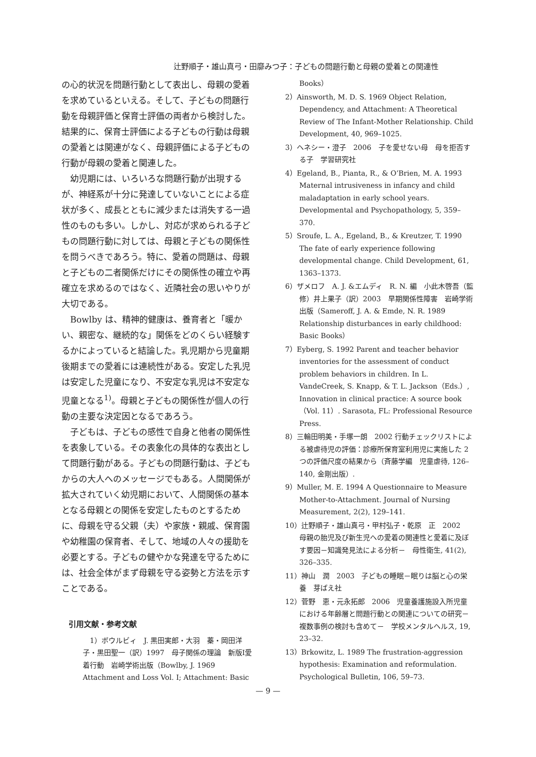辻野順子・雄山真弓・田靡みつ子：子どもの問題行動と母親の愛着との関連性
の心的状況を問題行動として表出し、母親の愛着を求めているといえる。そして、子どもの問題行動を母親評価と保育士評価の両者から検討した。結果的に、保育士評価による子どもの行動は母親の愛着とは関連がなく、母親評価による子どもの行動が母親の愛着と関連した。
幼児期には、いろいろな問題行動が出現するが、神経系が十分に発達していないことによる症状が多く、成長とともに減少または消失する一過性のものも多い。しかし、対応が求められる子どもの問題行動に対しては、母親と子どもの関係性を問うべきであろう。特に、愛着の問題は、母親と子どもの二者関係だけにその関係性の確立や再確立を求めるのではなく、近隣社会の思いやりが大切である。
Bowlby は、精神的健康は、養育者と「暖かい、親密な、継続的な」関係をどのくらい経験するかによっていると結論した。乳児期から児童期後期までの愛着には連続性がある。安定した乳児は安定した児童になり、不安定な乳児は不安定な児童となる<sup>1)</sup>。母親と子どもの関係性が個人の行動の主要な決定因となるであろう。
子どもは、子どもの感性で自身と他者の関係性を表象している。その表象化の具体的な表出として問題行動がある。子どもの問題行動は、子どもからの大人へのメッセージでもある。人間関係が拡大されていく幼児期において、人間関係の基本となる母親との関係を安定したものとするために、母親を守る父親（夫）や家族・親戚、保育園や幼稚園の保育者、そして、地域の人々の援助を必要とする。子どもの健やかな発達を守るためには、社会全体がまず母親を守る姿勢と方法を示すことである。
引用文献・参考文献
1）ボウルビィ　J. 黒田実郎・大羽　蓁・岡田洋子・黒田聖一（訳）1997　母子関係の理論　新版Ⅰ愛着行動　岩崎学術出版（Bowlby, J. 1969 Attachment and Loss Vol. Ⅰ; Attachment: Basic
Books）
2）Ainsworth, M. D. S. 1969 Object Relation, Dependency, and Attachment: A Theoretical Review of The Infant-Mother Relationship. Child Development, 40, 969–1025.
3）ヘネシー・澄子　2006　子を愛せない母　母を拒否する子　学習研究社
4）Egeland, B., Pianta, R., & O’Brien, M. A. 1993 Maternal intrusiveness in infancy and child maladaptation in early school years. Developmental and Psychopathology, 5, 359–370.
5）Sroufe, L. A., Egeland, B., & Kreutzer, T. 1990 The fate of early experience following developmental change. Child Development, 61, 1363–1373.
6）ザメロフ　A. J. &エムディ　R. N. 編　小此木啓吾（監修）井上果子（訳）2003　早期関係性障害　岩崎学術出版（Sameroff, J. A. & Emde, N. R. 1989 Relationship disturbances in early childhood: Basic Books）
7）Eyberg, S. 1992 Parent and teacher behavior inventories for the assessment of conduct problem behaviors in children. In L. VandeCreek, S. Knapp, & T. L. Jackson（Eds.）, Innovation in clinical practice: A source book（Vol. 11）. Sarasota, FL: Professional Resource Press.
8）三輪田明美・手塚一朗　2002 行動チェックリストによる被虐待児の評価：診療所保育室利用児に実施した 2 つの評価尺度の結果から（斉藤学編　児童虐待, 126–140, 金剛出版）.
9）Muller, M. E. 1994 A Questionnaire to Measure Mother-to-Attachment. Journal of Nursing Measurement, 2(2), 129–141.
10）辻野順子・雄山真弓・甲村弘子・乾原　正　2002　母親の胎児及び新生児への愛着の関連性と愛着に及ぼす要因－知識発見法による分析－　母性衛生, 41(2), 326–335.
11）神山　潤　2003　子どもの睡眠－眠りは脳と心の栄養　芽ばえ社
12）菅野　恵・元永拓郎　2006　児童養護施設入所児童における年齢層と問題行動との関連についての研究－複数事例の検討も含めて－　学校メンタルヘルス, 19, 23–32.
13）Brkowitz, L. 1989 The frustration-aggression hypothesis: Examination and reformulation. Psychological Bulletin, 106, 59–73.
— 9 —